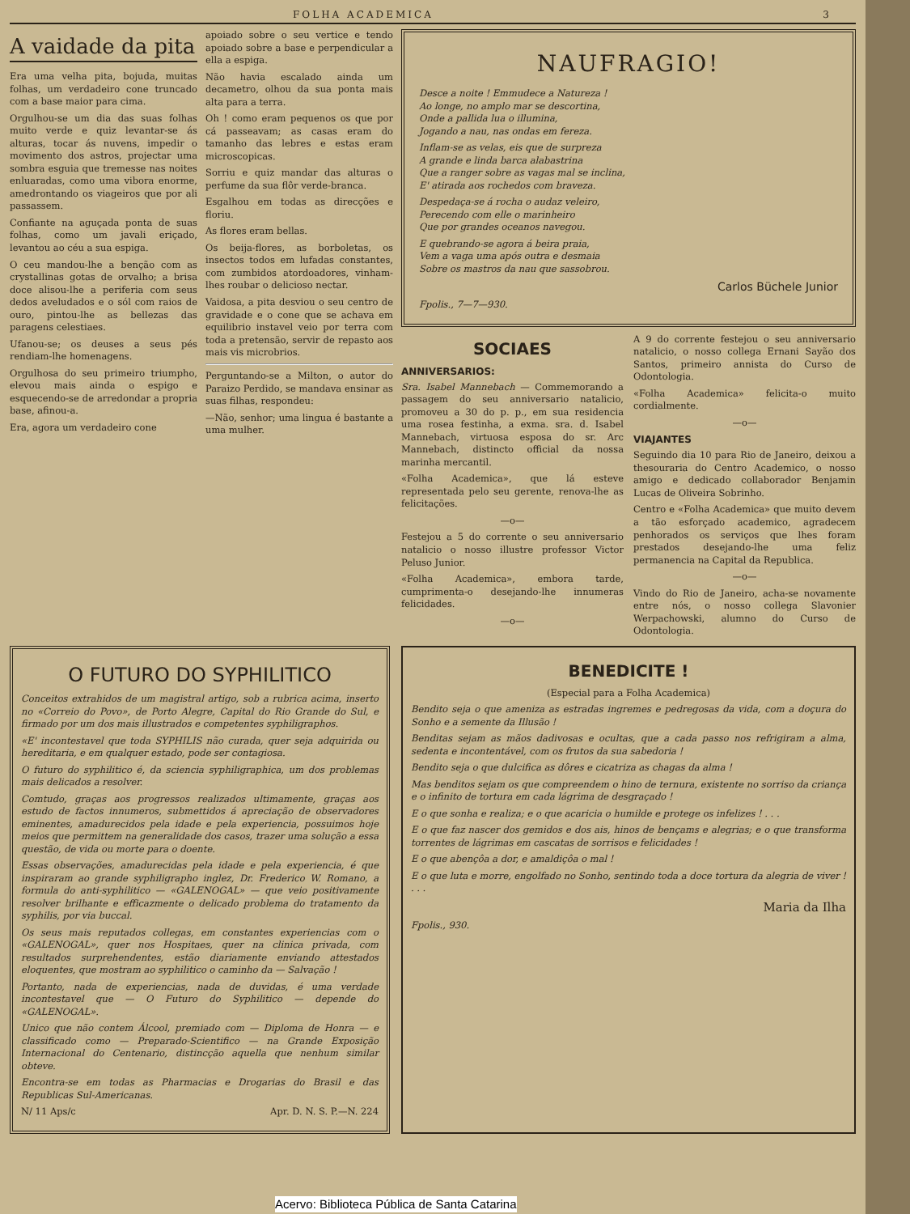FOLHA ACADEMICA 3
A vaidade da pita
Era uma velha pita, bojuda, muitas folhas, um verdadeiro cone truncado com a base maior para cima.
Orgulhou-se um dia das suas folhas muito verde e quiz levantar-se ás alturas, tocar ás nuvens, impedir o movimento dos astros, projectar uma sombra esguia que tremesse nas noites enluaradas, como uma vibora enorme, amedrontando os viageiros que por ali passassem.
Confiante na aguçada ponta de suas folhas, como um javali eriçado, levantou ao céu a sua espiga.
O ceu mandou-lhe a benção com as crystallinas gotas de orvalho; a brisa doce alisou-lhe a periferia com seus dedos aveludados e o sól com raios de ouro, pintou-lhe as bellezas das paragens celestiaes.
Ufanou-se; os deuses a seus pés rendiam-lhe homenagens.
Orgulhosa do seu primeiro triumpho, elevou mais ainda o espigo e esquecendo-se de arredondar a propria base, afinou-a.
Era, agora um verdadeiro cone
apoiado sobre o seu vertice e tendo apoiado sobre a base e perpendicular a ella a espiga.
Não havia escalado ainda um decametro, olhou da sua ponta mais alta para a terra.
Oh ! como eram pequenos os que por cá passeavam; as casas eram do tamanho das lebres e estas eram microscopicas.
Sorriu e quiz mandar das alturas o perfume da sua flôr verde-branca.
Esgalhou em todas as direcções e floriu.
As flores eram bellas.
Os beija-flores, as borboletas, os insectos todos em lufadas constantes, com zumbidos atordoadores, vinham-lhes roubar o delicioso nectar.
Vaidosa, a pita desviou o seu centro de gravidade e o cone que se achava em equilibrio instavel veio por terra com toda a pretensão, servir de repasto aos mais vis microbrios.
Perguntando-se a Milton, o autor do Paraizo Perdido, se mandava ensinar as suas filhas, respondeu:
—Não, senhor; uma lingua é bastante a uma mulher.
NAUFRAGIO!
Desce a noite ! Emmudece a Natureza !
Ao longe, no amplo mar se descortina,
Onde a pallida lua o illumina,
Jogando a nau, nas ondas em fereza.
Inflam-se as velas, eis que de surpreza
A grande e linda barca alabastrina
Que a ranger sobre as vagas mal se inclina,
E' atirada aos rochedos com braveza.
Despedaça-se á rocha o audaz veleiro,
Perecendo com elle o marinheiro
Que por grandes oceanos navegou.
E quebrando-se agora á beira praia,
Vem a vaga uma após outra e desmaia
Sobre os mastros da nau que sassobrou.
Carlos Büchele Junior
Fpolis., 7—7—930.
SOCIAES
ANNIVERSARIOS:
Sra. Isabel Mannebach — Commemorando a passagem do seu anniversario natalicio, promoveu a 30 do p. p., em sua residencia uma rosea festinha, a exma. sra. d. Isabel Mannebach, virtuosa esposa do sr. Arc Mannebach, distincto official da nossa marinha mercantil.
«Folha Academica», que lá esteve representada pelo seu gerente, renova-lhe as felicitações.
—o—
Festejou a 5 do corrente o seu anniversario natalicio o nosso illustre professor Victor Peluso Junior.
«Folha Academica», embora tarde, cumprimenta-o desejando-lhe innumeras felicidades.
—o—
A 9 do corrente festejou o seu anniversario natalicio, o nosso collega Ernani Sayão dos Santos, primeiro annista do Curso de Odontologia.
«Folha Academica» felicita-o muito cordialmente.
—o—
VIAJANTES
Seguindo dia 10 para Rio de Janeiro, deixou a thesouraria do Centro Academico, o nosso amigo e dedicado collaborador Benjamin Lucas de Oliveira Sobrinho.
Centro e «Folha Academica» que muito devem a tão esforçado academico, agradecem penhorados os serviços que lhes foram prestados desejando-lhe uma feliz permanencia na Capital da Republica.
—o—
Vindo do Rio de Janeiro, acha-se novamente entre nós, o nosso collega Slavonier Werpachowski, alumno do Curso de Odontologia.
O FUTURO DO SYPHILITICO
Conceitos extrahidos de um magistral artigo, sob a rubrica acima, inserto no «Correio do Povo», de Porto Alegre, Capital do Rio Grande do Sul, e firmado por um dos mais illustrados e competentes syphiligraphos.
«E' incontestavel que toda SYPHILIS não curada, quer seja adquirida ou hereditaria, e em qualquer estado, pode ser contagiosa.
O futuro do syphilitico é, da sciencia syphiligraphica, um dos problemas mais delicados a resolver.
Comtudo, graças aos progressos realizados ultimamente, graças aos estudo de factos innumeros, submettidos á apreciação de observadores eminentes, amadurecidos pela idade e pela experiencia, possuimos hoje meios que permittem na generalidade dos casos, trazer uma solução a essa questão, de vida ou morte para o doente.
Essas observações, amadurecidas pela idade e pela experiencia, é que inspiraram ao grande syphiligrapho inglez, Dr. Frederico W. Romano, a formula do anti-syphilitico — «GALENOGAL» — que veio positivamente resolver brilhante e efficazmente o delicado problema do tratamento da syphilis, por via buccal.
Os seus mais reputados collegas, em constantes experiencias com o «GALENOGAL», quer nos Hospitaes, quer na clinica privada, com resultados surprehendentes, estão diariamente enviando attestados eloquentes, que mostram ao syphilitico o caminho da — Salvação !
Portanto, nada de experiencias, nada de duvidas, é uma verdade incontestavel que — O Futuro do Syphilitico — depende do «GALENOGAL».
Unico que não contem Álcool, premiado com — Diploma de Honra — e classificado como — Preparado-Scientifico — na Grande Exposição Internacional do Centenario, distincção aquella que nenhum similar obteve.
Encontra-se em todas as Pharmacias e Drogarias do Brasil e das Republicas Sul-Americanas.
N/ 11 Aps/c Apr. D. N. S. P.—N. 224
BENEDICITE !
(Especial para a Folha Academica)
Bendito seja o que ameniza as estradas ingremes e pedregosas da vida, com a doçura do Sonho e a semente da Illusão !
Benditas sejam as mãos dadivosas e ocultas, que a cada passo nos refrigiram a alma, sedenta e incontentável, com os frutos da sua sabedoria !
Bendito seja o que dulcifica as dôres e cicatriza as chagas da alma !
Mas benditos sejam os que compreendem o hino de ternura, existente no sorriso da criança e o infinito de tortura em cada lágrima de desgraçado !
E o que sonha e realiza; e o que acaricia o humilde e protege os infelizes ! . . .
E o que faz nascer dos gemidos e dos ais, hinos de bençams e alegrias; e o que transforma torrentes de lágrimas em cascatas de sorrisos e felicidades !
E o que abençôa a dor, e amaldiçôa o mal !
E o que luta e morre, engolfado no Sonho, sentindo toda a doce tortura da alegria de viver ! . . .
Maria da Ilha
Fpolis., 930.
Acervo: Biblioteca Pública de Santa Catarina